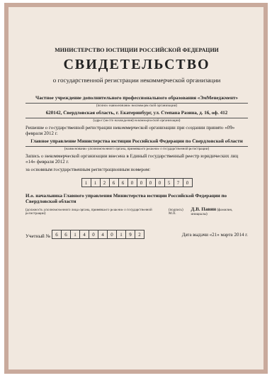МИНИСТЕРСТВО ЮСТИЦИИ РОССИЙСКОЙ ФЕДЕРАЦИИ
СВИДЕТЕЛЬСТВО
о государственной регистрации некоммерческой организации
Частное учреждение дополнительного профессионального образования «ЭмМенеджмент»
(полное наименование некоммерческой организации)
620142, Свердловская область, г. Екатеринбург, ул. Степана Разина, д. 16, оф. 412
(адрес (место нахождения) некоммерческой организации)
Решение о государственной регистрации некоммерческой организации при создании принято «09» февраля 2012 г.
Главное управление Министерства юстиции Российской Федерации по Свердловской области
(наименование уполномоченного органа, принявшего решение о государственной регистрации)
Запись о некоммерческой организации внесена в Единый государственный реестр юридических лиц «14» февраля 2012 г.
за основным государственным регистрационным номером:
| 1 | 1 | 2 | 6 | 6 | 0 | 0 | 0 | 0 | 5 | 7 | 0 |
И.о. начальника Главного управления Министерства юстиции Российской Федерации по Свердловской области
(должность уполномоченного лица органа, принявшего решение о государственной регистрации) (подпись) М.П. Д.В. Павин (фамилия, инициалы)
Учетный №
| 6 | 6 | 1 | 4 | 0 | 4 | 0 | 1 | 9 | 2 |
Дата выдачи «21» марта 2014 г.